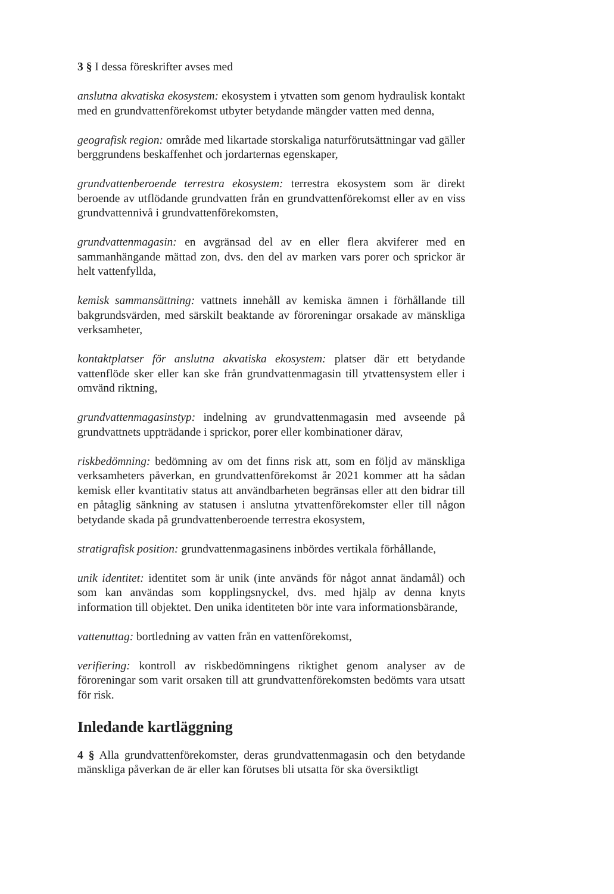3 § I dessa föreskrifter avses med
anslutna akvatiska ekosystem: ekosystem i ytvatten som genom hydraulisk kontakt med en grundvattenförekomst utbyter betydande mängder vatten med denna,
geografisk region: område med likartade storskaliga naturförutsättningar vad gäller berggrundens beskaffenhet och jordarternas egenskaper,
grundvattenberoende terrestra ekosystem: terrestra ekosystem som är direkt beroende av utflödande grundvatten från en grundvattenförekomst eller av en viss grundvattennivå i grundvattenförekomsten,
grundvattenmagasin: en avgränsad del av en eller flera akviferer med en sammanhängande mättad zon, dvs. den del av marken vars porer och sprickor är helt vattenfyllda,
kemisk sammansättning: vattnets innehåll av kemiska ämnen i förhållande till bakgrundsvärden, med särskilt beaktande av föroreningar orsakade av mänskliga verksamheter,
kontaktplatser för anslutna akvatiska ekosystem: platser där ett betydande vattenflöde sker eller kan ske från grundvattenmagasin till ytvattensystem eller i omvänd riktning,
grundvattenmagasinstyp: indelning av grundvattenmagasin med avseende på grundvattnets uppträdande i sprickor, porer eller kombinationer därav,
riskbedömning: bedömning av om det finns risk att, som en följd av mänskliga verksamheters påverkan, en grundvattenförekomst år 2021 kommer att ha sådan kemisk eller kvantitativ status att användbarheten begränsas eller att den bidrar till en påtaglig sänkning av statusen i anslutna ytvattenförekomster eller till någon betydande skada på grundvattenberoende terrestra ekosystem,
stratigrafisk position: grundvattenmagasinens inbördes vertikala förhållande,
unik identitet: identitet som är unik (inte används för något annat ändamål) och som kan användas som kopplingsnyckel, dvs. med hjälp av denna knyts information till objektet. Den unika identiteten bör inte vara informationsbärande,
vattenuttag: bortledning av vatten från en vattenförekomst,
verifiering: kontroll av riskbedömningens riktighet genom analyser av de föroreningar som varit orsaken till att grundvattenförekomsten bedömts vara utsatt för risk.
Inledande kartläggning
4 § Alla grundvattenförekomster, deras grundvattenmagasin och den betydande mänskliga påverkan de är eller kan förutses bli utsatta för ska översiktligt